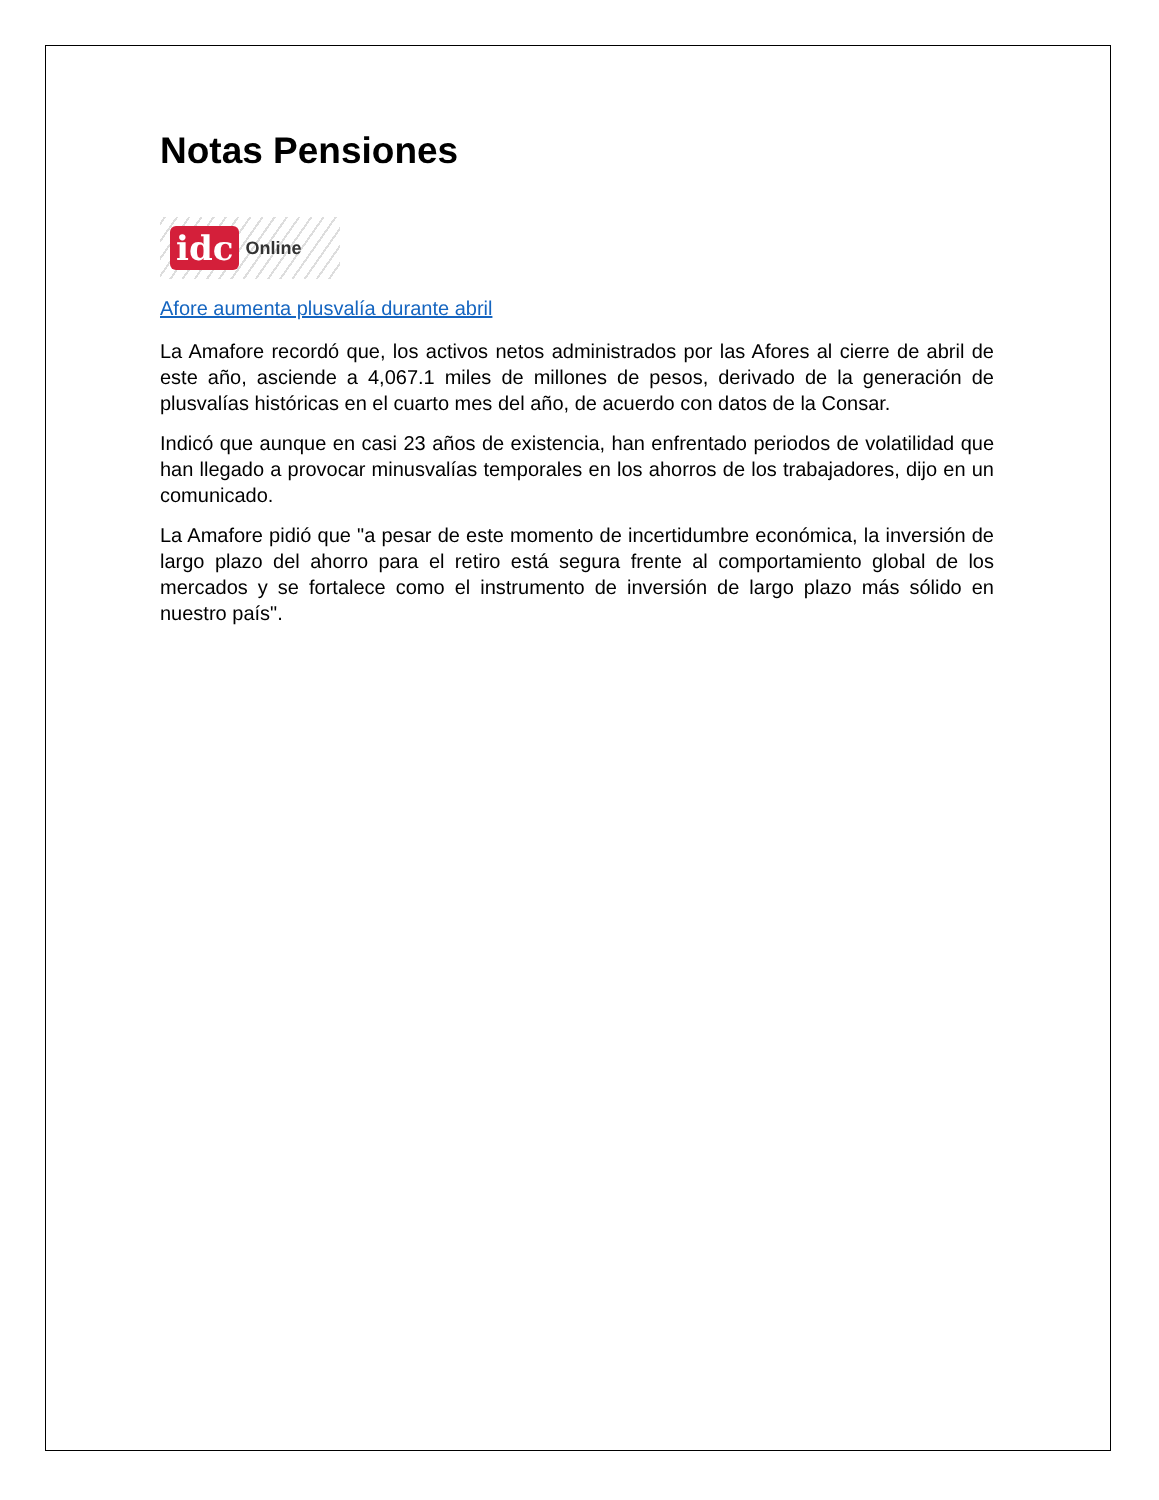Notas Pensiones
idc Online
Afore aumenta plusvalía durante abril
La Amafore recordó que, los activos netos administrados por las Afores al cierre de abril de este año, asciende a 4,067.1 miles de millones de pesos, derivado de la generación de plusvalías históricas en el cuarto mes del año, de acuerdo con datos de la Consar.
Indicó que aunque en casi 23 años de existencia, han enfrentado periodos de volatilidad que han llegado a provocar minusvalías temporales en los ahorros de los trabajadores, dijo en un comunicado.
La Amafore pidió que "a pesar de este momento de incertidumbre económica, la inversión de largo plazo del ahorro para el retiro está segura frente al comportamiento global de los mercados y se fortalece como el instrumento de inversión de largo plazo más sólido en nuestro país".